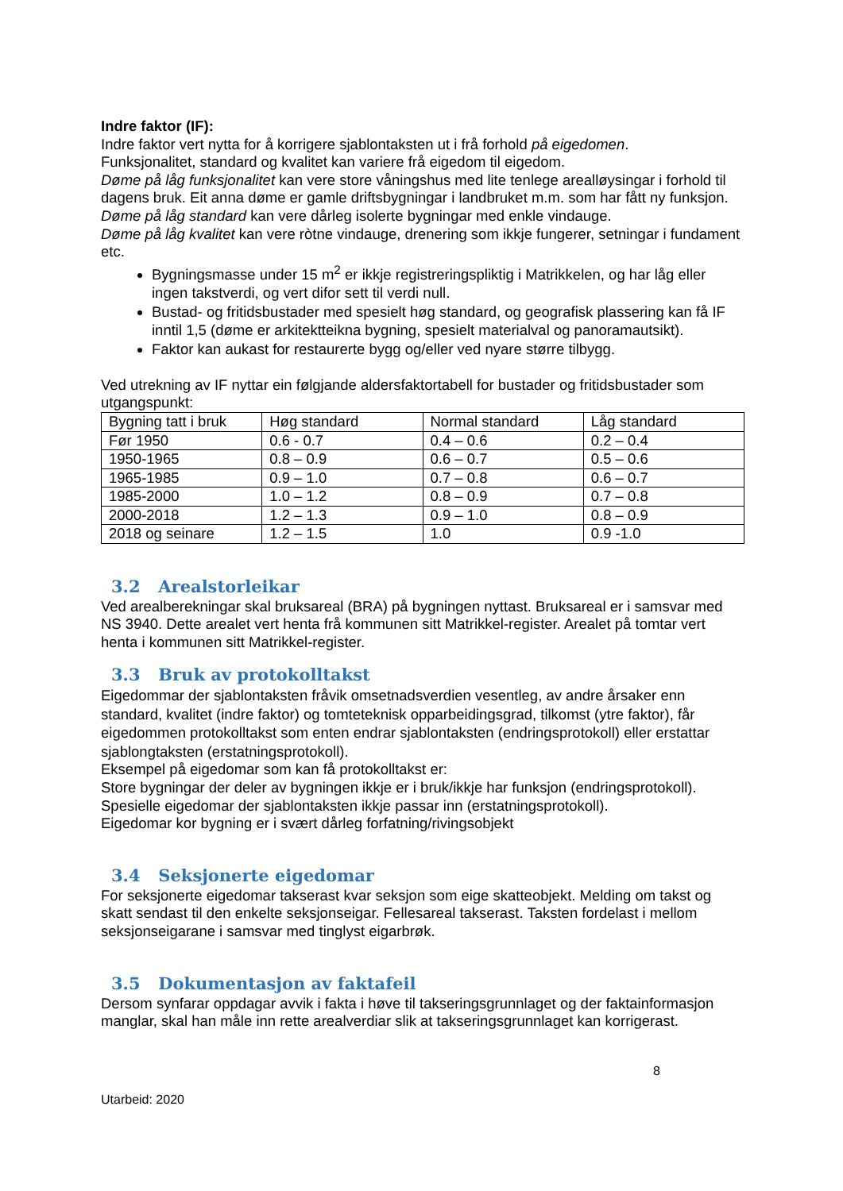Indre faktor (IF):
Indre faktor vert nytta for å korrigere sjablontaksten ut i frå forhold på eigedomen.
Funksjonalitet, standard og kvalitet kan variere frå eigedom til eigedom.
Døme på låg funksjonalitet kan vere store våningshus med lite tenlege arealløysingar i forhold til dagens bruk. Eit anna døme er gamle driftsbygningar i landbruket m.m. som har fått ny funksjon.
Døme på låg standard kan vere dårleg isolerte bygningar med enkle vindauge.
Døme på låg kvalitet kan vere ròtne vindauge, drenering som ikkje fungerer, setningar i fundament etc.
Bygningsmasse under 15 m<sup>2</sup> er ikkje registreringspliktig i Matrikkelen, og har låg eller ingen takstverdi, og vert difor sett til verdi null.
Bustad- og fritidsbustader med spesielt høg standard, og geografisk plassering kan få IF inntil 1,5 (døme er arkitektteikna bygning, spesielt materialval og panoramautsikt).
Faktor kan aukast for restaurerte bygg og/eller ved nyare større tilbygg.
Ved utrekning av IF nyttar ein følgjande aldersfaktortabell for bustader og fritidsbustader som utgangspunkt:
| Bygning tatt i bruk | Høg standard | Normal standard | Låg standard |
| Før 1950 | 0.6 - 0.7 | 0.4 – 0.6 | 0.2 – 0.4 |
| 1950-1965 | 0.8 – 0.9 | 0.6 – 0.7 | 0.5 – 0.6 |
| 1965-1985 | 0.9 – 1.0 | 0.7 – 0.8 | 0.6 – 0.7 |
| 1985-2000 | 1.0 – 1.2 | 0.8 – 0.9 | 0.7 – 0.8 |
| 2000-2018 | 1.2 – 1.3 | 0.9 – 1.0 | 0.8 – 0.9 |
| 2018 og seinare | 1.2 – 1.5 | 1.0 | 0.9 -1.0 |
3.2 Arealstorleikar
Ved arealberekningar skal bruksareal (BRA) på bygningen nyttast. Bruksareal er i samsvar med NS 3940. Dette arealet vert henta frå kommunen sitt Matrikkel-register. Arealet på tomtar vert henta i kommunen sitt Matrikkel-register.
3.3 Bruk av protokolltakst
Eigedommar der sjablontaksten fråvik omsetnadsverdien vesentleg, av andre årsaker enn standard, kvalitet (indre faktor) og tomteteknisk opparbeidingsgrad, tilkomst (ytre faktor), får eigedommen protokolltakst som enten endrar sjablontaksten (endringsprotokoll) eller erstattar sjablongtaksten (erstatningsprotokoll).
Eksempel på eigedomar som kan få protokolltakst er:
Store bygningar der deler av bygningen ikkje er i bruk/ikkje har funksjon (endringsprotokoll).
Spesielle eigedomar der sjablontaksten ikkje passar inn (erstatningsprotokoll).
Eigedomar kor bygning er i svært dårleg forfatning/rivingsobjekt
3.4 Seksjonerte eigedomar
For seksjonerte eigedomar takserast kvar seksjon som eige skatteobjekt. Melding om takst og skatt sendast til den enkelte seksjonseigar. Fellesareal takserast. Taksten fordelast i mellom seksjonseigarane i samsvar med tinglyst eigarbrøk.
3.5 Dokumentasjon av faktafeil
Dersom synfarar oppdagar avvik i fakta i høve til takseringsgrunnlaget og der faktainformasjon manglar, skal han måle inn rette arealverdiar slik at takseringsgrunnlaget kan korrigerast.
8
Utarbeid: 2020